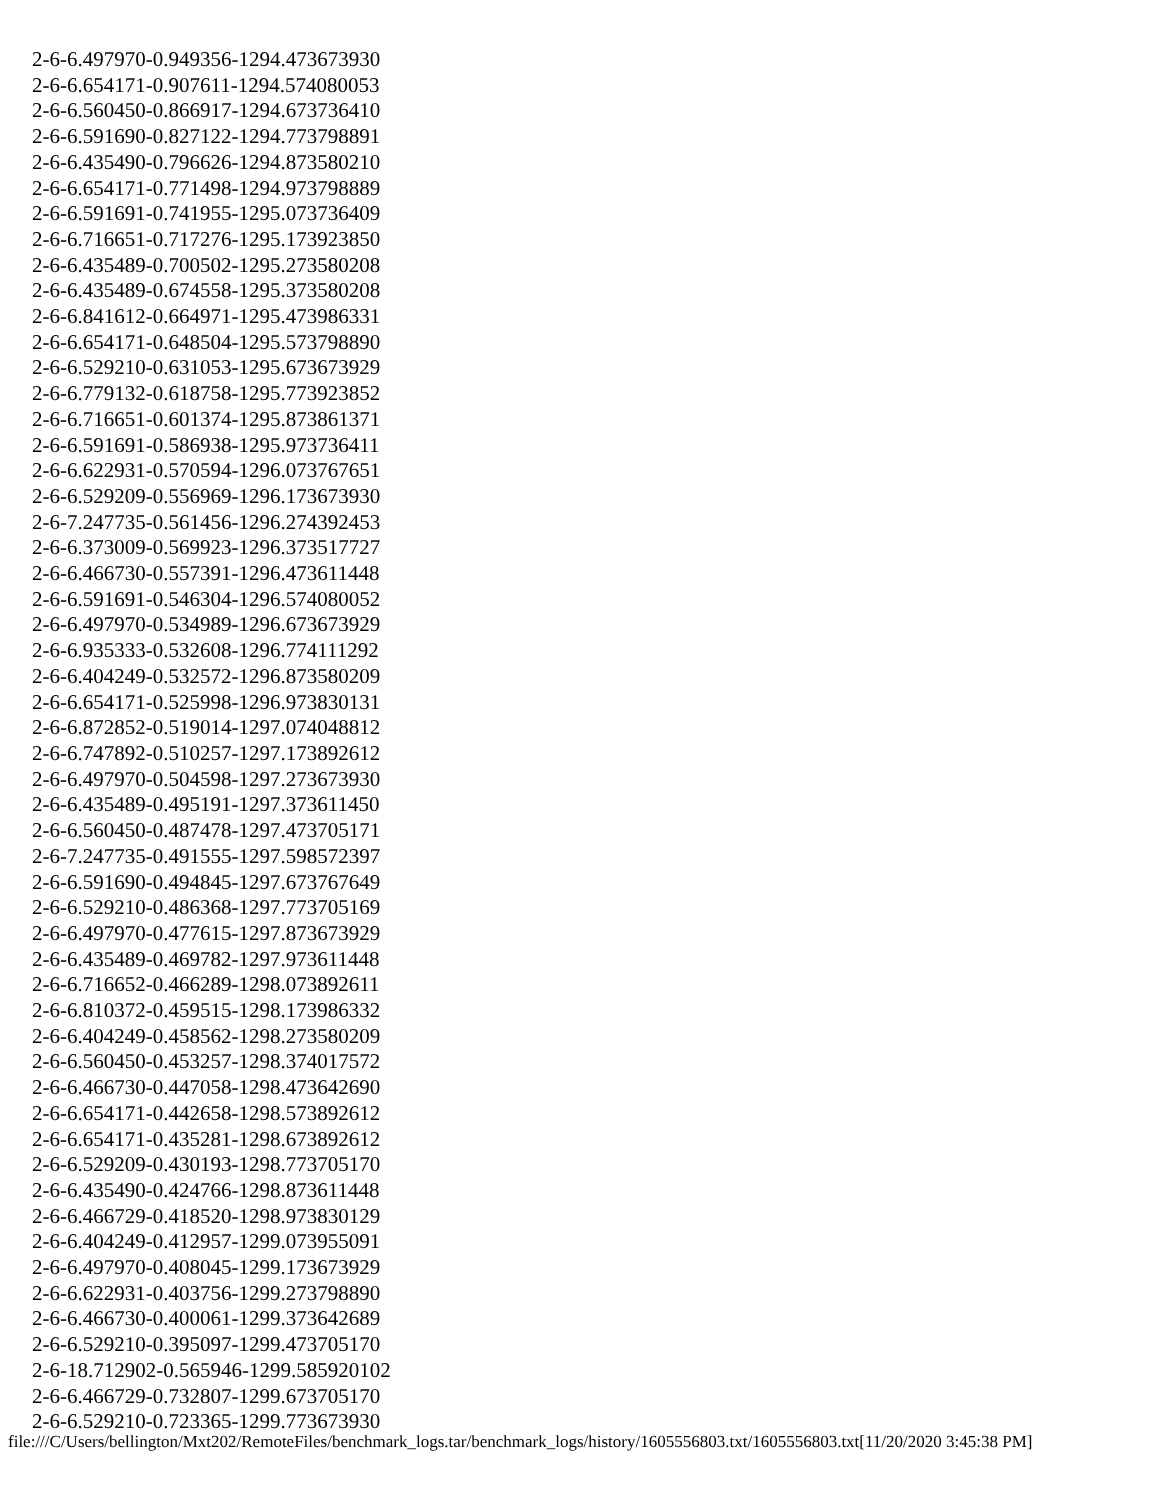2-6-6.497970-0.949356-1294.473673930
2-6-6.654171-0.907611-1294.574080053
2-6-6.560450-0.866917-1294.673736410
2-6-6.591690-0.827122-1294.773798891
2-6-6.435490-0.796626-1294.873580210
2-6-6.654171-0.771498-1294.973798889
2-6-6.591691-0.741955-1295.073736409
2-6-6.716651-0.717276-1295.173923850
2-6-6.435489-0.700502-1295.273580208
2-6-6.435489-0.674558-1295.373580208
2-6-6.841612-0.664971-1295.473986331
2-6-6.654171-0.648504-1295.573798890
2-6-6.529210-0.631053-1295.673673929
2-6-6.779132-0.618758-1295.773923852
2-6-6.716651-0.601374-1295.873861371
2-6-6.591691-0.586938-1295.973736411
2-6-6.622931-0.570594-1296.073767651
2-6-6.529209-0.556969-1296.173673930
2-6-7.247735-0.561456-1296.274392453
2-6-6.373009-0.569923-1296.373517727
2-6-6.466730-0.557391-1296.473611448
2-6-6.591691-0.546304-1296.574080052
2-6-6.497970-0.534989-1296.673673929
2-6-6.935333-0.532608-1296.774111292
2-6-6.404249-0.532572-1296.873580209
2-6-6.654171-0.525998-1296.973830131
2-6-6.872852-0.519014-1297.074048812
2-6-6.747892-0.510257-1297.173892612
2-6-6.497970-0.504598-1297.273673930
2-6-6.435489-0.495191-1297.373611450
2-6-6.560450-0.487478-1297.473705171
2-6-7.247735-0.491555-1297.598572397
2-6-6.591690-0.494845-1297.673767649
2-6-6.529210-0.486368-1297.773705169
2-6-6.497970-0.477615-1297.873673929
2-6-6.435489-0.469782-1297.973611448
2-6-6.716652-0.466289-1298.073892611
2-6-6.810372-0.459515-1298.173986332
2-6-6.404249-0.458562-1298.273580209
2-6-6.560450-0.453257-1298.374017572
2-6-6.466730-0.447058-1298.473642690
2-6-6.654171-0.442658-1298.573892612
2-6-6.654171-0.435281-1298.673892612
2-6-6.529209-0.430193-1298.773705170
2-6-6.435490-0.424766-1298.873611448
2-6-6.466729-0.418520-1298.973830129
2-6-6.404249-0.412957-1299.073955091
2-6-6.497970-0.408045-1299.173673929
2-6-6.622931-0.403756-1299.273798890
2-6-6.466730-0.400061-1299.373642689
2-6-6.529210-0.395097-1299.473705170
2-6-18.712902-0.565946-1299.585920102
2-6-6.466729-0.732807-1299.673705170
2-6-6.529210-0.723365-1299.773673930
file:///C/Users/bellington/Mxt202/RemoteFiles/benchmark_logs.tar/benchmark_logs/history/1605556803.txt/1605556803.txt[11/20/2020 3:45:38 PM]